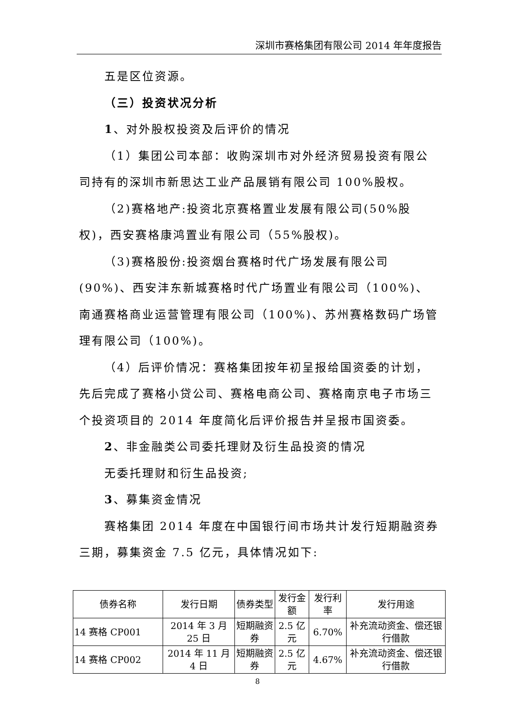深圳市赛格集团有限公司 2014 年年度报告
五是区位资源。
（三）投资状况分析
1、对外股权投资及后评价的情况
（1）集团公司本部：收购深圳市对外经济贸易投资有限公司持有的深圳市新思达工业产品展销有限公司 100%股权。
（2)赛格地产:投资北京赛格置业发展有限公司(50%股权)，西安赛格康鸿置业有限公司（55%股权)。
（3)赛格股份:投资烟台赛格时代广场发展有限公司(90%)、西安沣东新城赛格时代广场置业有限公司（100%)、南通赛格商业运营管理有限公司（100%)、苏州赛格数码广场管理有限公司（100%)。
（4）后评价情况：赛格集团按年初呈报给国资委的计划，先后完成了赛格小贷公司、赛格电商公司、赛格南京电子市场三个投资项目的 2014 年度简化后评价报告并呈报市国资委。
2、非金融类公司委托理财及衍生品投资的情况
无委托理财和衍生品投资;
3、募集资金情况
赛格集团 2014 年度在中国银行间市场共计发行短期融资券三期，募集资金 7.5 亿元，具体情况如下:
| 债券名称 | 发行日期 | 债券类型 | 发行金额 | 发行利率 | 发行用途 |
| 14 赛格 CP001 | 2014 年 3 月 25 日 | 短期融资券 | 2.5 亿元 | 6.70% | 补充流动资金、偿还银行借款 |
| 14 赛格 CP002 | 2014 年 11 月 4 日 | 短期融资券 | 2.5 亿元 | 4.67% | 补充流动资金、偿还银行借款 |
8